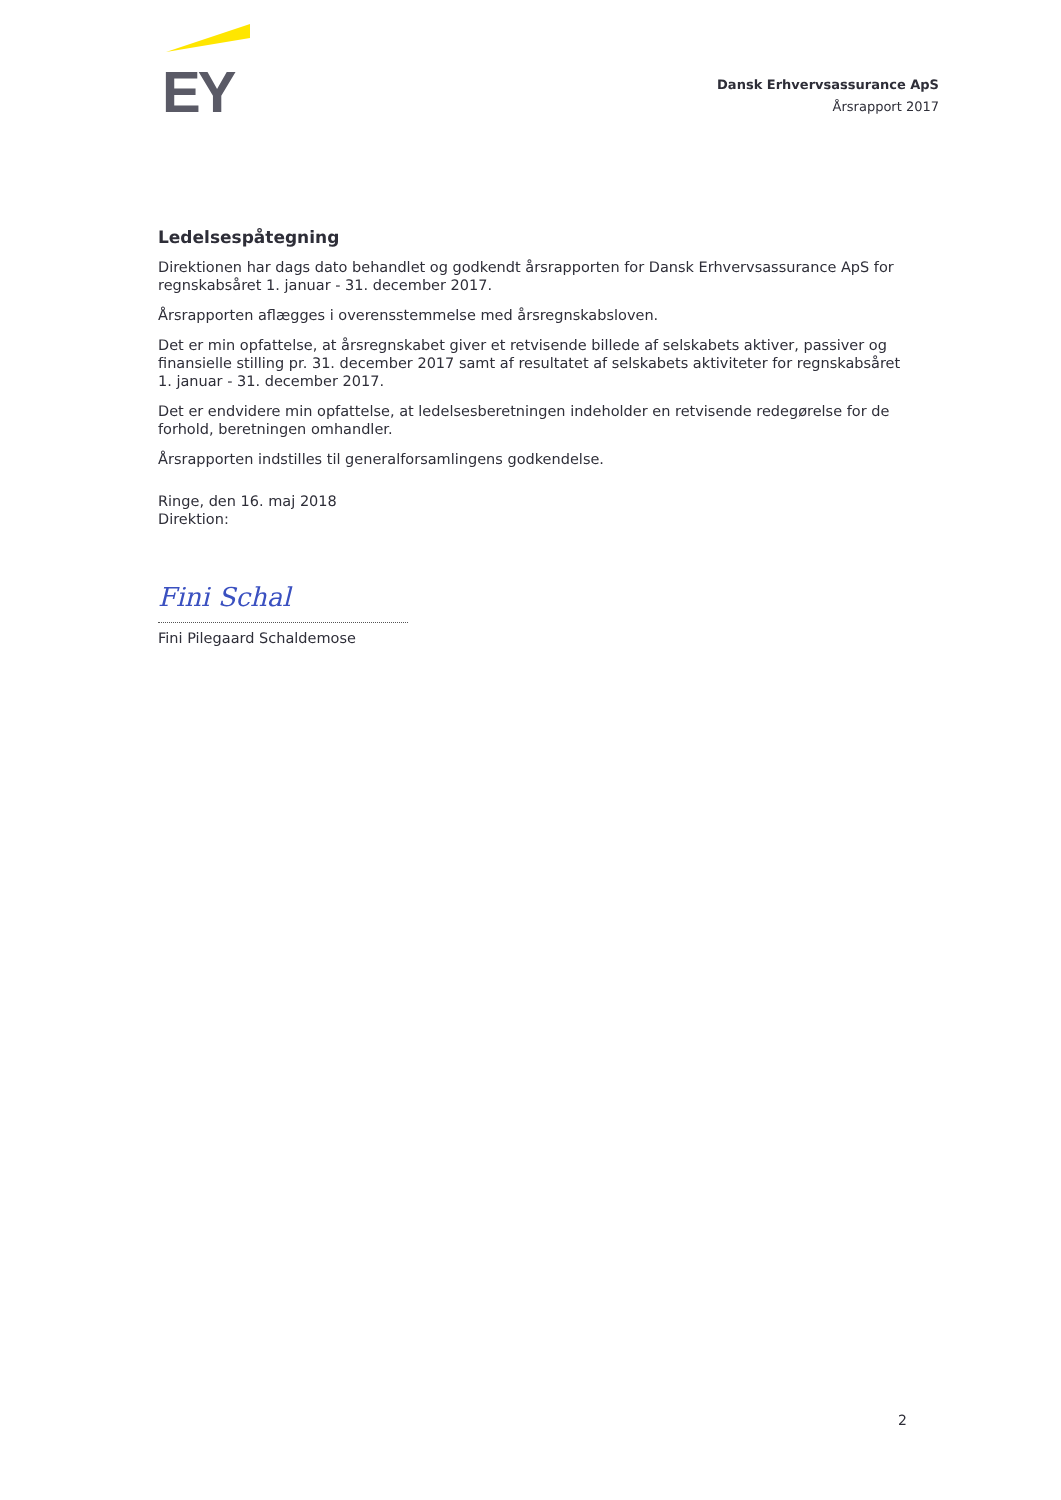EY
Dansk Erhvervsassurance ApS
Årsrapport 2017
Ledelsespåtegning
Direktionen har dags dato behandlet og godkendt årsrapporten for Dansk Erhvervsassurance ApS for regnskabsåret 1. januar - 31. december 2017.
Årsrapporten aflægges i overensstemmelse med årsregnskabsloven.
Det er min opfattelse, at årsregnskabet giver et retvisende billede af selskabets aktiver, passiver og finansielle stilling pr. 31. december 2017 samt af resultatet af selskabets aktiviteter for regnskabsåret 1. januar - 31. december 2017.
Det er endvidere min opfattelse, at ledelsesberetningen indeholder en retvisende redegørelse for de forhold, beretningen omhandler.
Årsrapporten indstilles til generalforsamlingens godkendelse.
Ringe, den 16. maj 2018
Direktion:
Fini Schal
Fini Pilegaard Schaldemose
2